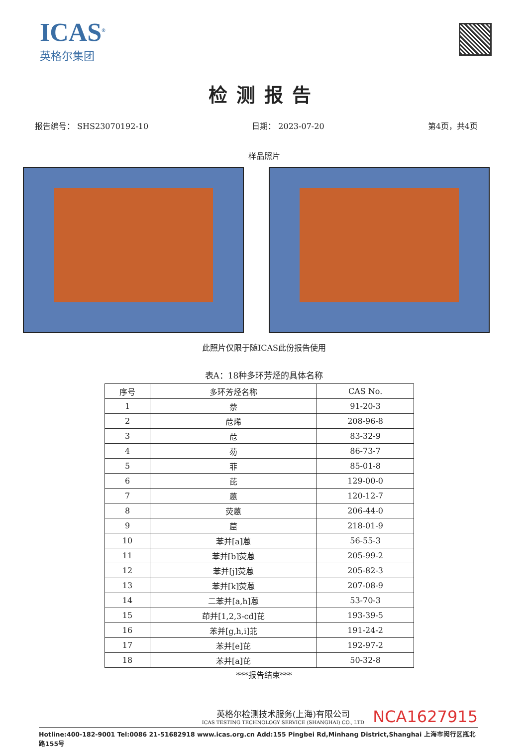ICAS<sup>®</sup>
英格尔集团
检测报告
报告编号： SHS23070192-10 日期： 2023-07-20 第4页，共4页
样品照片
此照片仅限于随ICAS此份报告使用
表A：18种多环芳烃的具体名称
| 序号 | 多环芳烃名称 | CAS No. |
| --- | --- | --- |
| 1 | 萘 | 91-20-3 |
| 2 | 苊烯 | 208-96-8 |
| 3 | 苊 | 83-32-9 |
| 4 | 芴 | 86-73-7 |
| 5 | 菲 | 85-01-8 |
| 6 | 芘 | 129-00-0 |
| 7 | 蒽 | 120-12-7 |
| 8 | 荧蒽 | 206-44-0 |
| 9 | 䓛 | 218-01-9 |
| 10 | 苯并[a]蒽 | 56-55-3 |
| 11 | 苯并[b]荧蒽 | 205-99-2 |
| 12 | 苯并[j]荧蒽 | 205-82-3 |
| 13 | 苯并[k]荧蒽 | 207-08-9 |
| 14 | 二苯并[a,h]蒽 | 53-70-3 |
| 15 | 茚并[1,2,3-cd]芘 | 193-39-5 |
| 16 | 苯并[g,h,i]苝 | 191-24-2 |
| 17 | 苯并[e]芘 | 192-97-2 |
| 18 | 苯并[a]芘 | 50-32-8 |
***报告结束***
英格尔检测技术服务(上海)有限公司
ICAS TESTING TECHNOLOGY SERVICE (SHANGHAI) CO., LTD
NCA1627915
Hotline:400-182-9001 Tel:0086 21-51682918 www.icas.org.cn Add:155 Pingbei Rd,Minhang District,Shanghai 上海市闵行区瓶北路155号